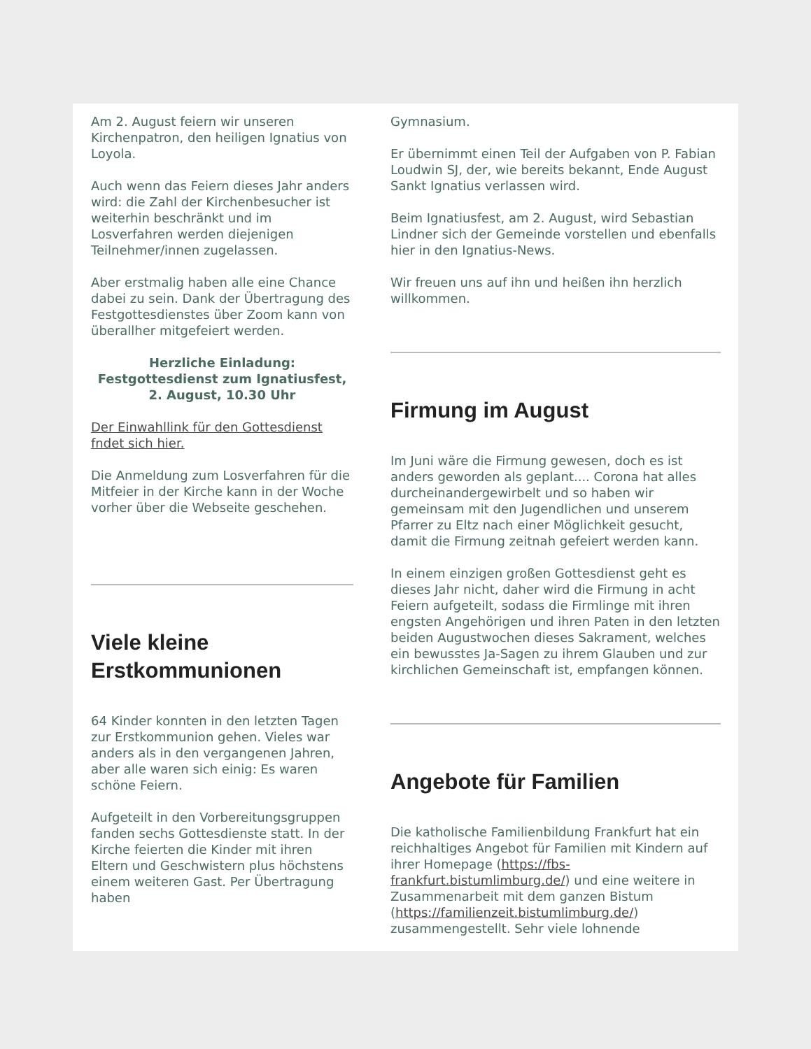Am 2. August feiern wir unseren Kirchenpatron, den heiligen Ignatius von Loyola.
Auch wenn das Feiern dieses Jahr anders wird: die Zahl der Kirchenbesucher ist weiterhin beschränkt und im Losverfahren werden diejenigen Teilnehmer/innen zugelassen.
Aber erstmalig haben alle eine Chance dabei zu sein. Dank der Übertragung des Festgottesdienstes über Zoom kann von überallher mitgefeiert werden.
Herzliche Einladung:
Festgottesdienst zum Ignatiusfest,
2. August, 10.30 Uhr
Der Einwahllink für den Gottesdienst fndet sich hier.
Die Anmeldung zum Losverfahren für die Mitfeier in der Kirche kann in der Woche vorher über die Webseite geschehen.
Viele kleine Erstkommunionen
64 Kinder konnten in den letzten Tagen zur Erstkommunion gehen. Vieles war anders als in den vergangenen Jahren, aber alle waren sich einig: Es waren schöne Feiern.
Aufgeteilt in den Vorbereitungsgruppen fanden sechs Gottesdienste statt. In der Kirche feierten die Kinder mit ihren Eltern und Geschwistern plus höchstens einem weiteren Gast. Per Übertragung haben
Gymnasium.
Er übernimmt einen Teil der Aufgaben von P. Fabian Loudwin SJ, der, wie bereits bekannt, Ende August Sankt Ignatius verlassen wird.
Beim Ignatiusfest, am 2. August, wird Sebastian Lindner sich der Gemeinde vorstellen und ebenfalls hier in den Ignatius-News.
Wir freuen uns auf ihn und heißen ihn herzlich willkommen.
Firmung im August
Im Juni wäre die Firmung gewesen, doch es ist anders geworden als geplant.... Corona hat alles durcheinandergewirbelt und so haben wir gemeinsam mit den Jugendlichen und unserem Pfarrer zu Eltz nach einer Möglichkeit gesucht, damit die Firmung zeitnah gefeiert werden kann.
In einem einzigen großen Gottesdienst geht es dieses Jahr nicht, daher wird die Firmung in acht Feiern aufgeteilt, sodass die Firmlinge mit ihren engsten Angehörigen und ihren Paten in den letzten beiden Augustwochen dieses Sakrament, welches ein bewusstes Ja-Sagen zu ihrem Glauben und zur kirchlichen Gemeinschaft ist, empfangen können.
Angebote für Familien
Die katholische Familienbildung Frankfurt hat ein reichhaltiges Angebot für Familien mit Kindern auf ihrer Homepage (https://fbs-frankfurt.bistumlimburg.de/) und eine weitere in Zusammenarbeit mit dem ganzen Bistum (https://familienzeit.bistumlimburg.de/) zusammengestellt. Sehr viele lohnende